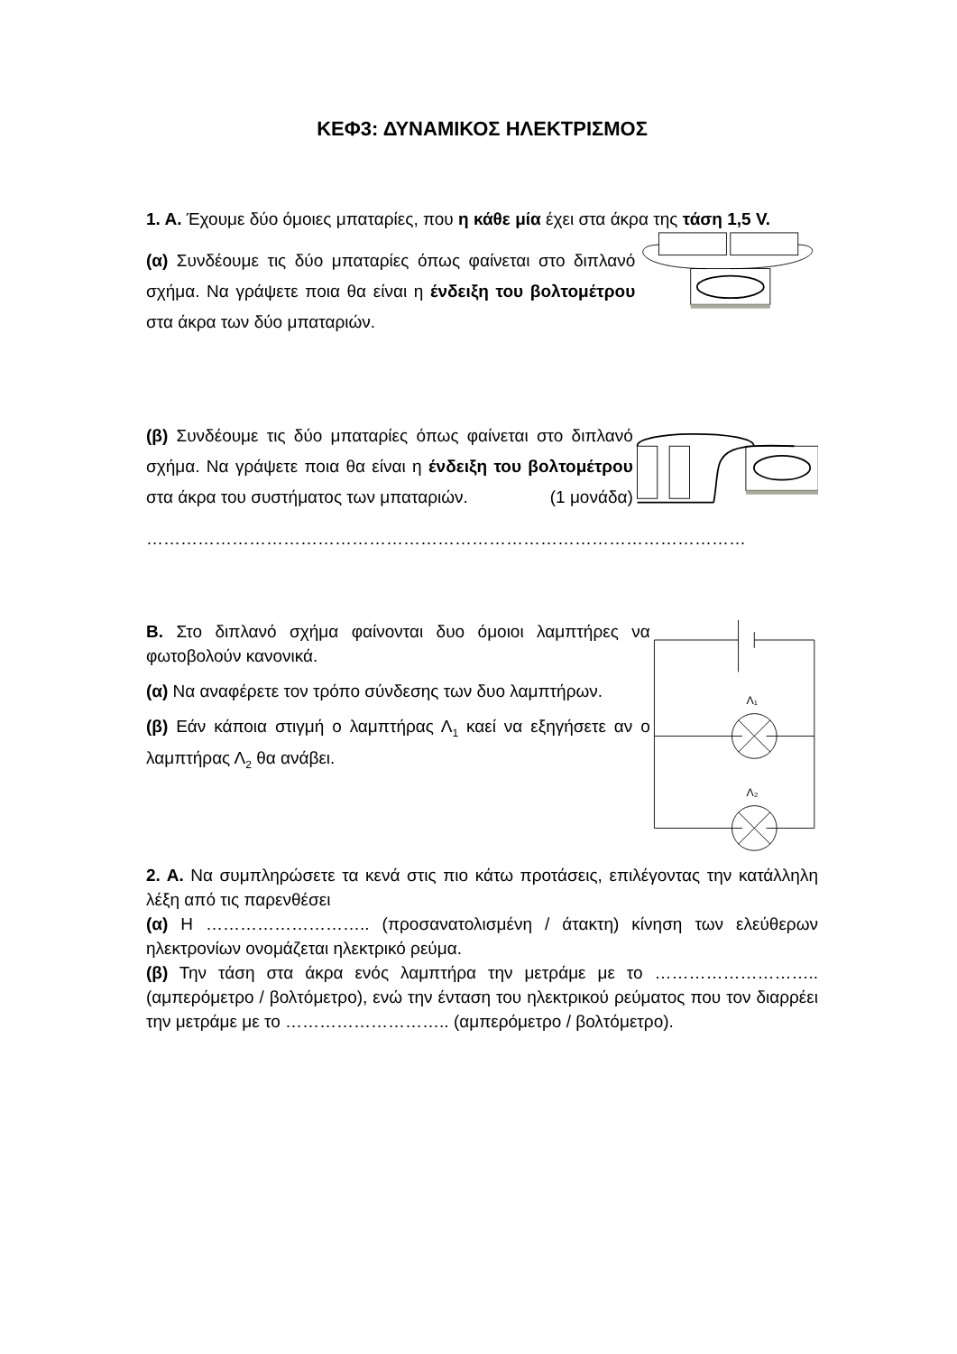ΚΕΦ3: ΔΥΝΑΜΙΚΟΣ ΗΛΕΚΤΡΙΣΜΟΣ
1. Α. Έχουμε δύο όμοιες μπαταρίες, που η κάθε μία έχει στα άκρα της τάση 1,5 V.
(α) Συνδέουμε τις δύο μπαταρίες όπως φαίνεται στο διπλανό σχήμα. Να γράψετε ποια θα είναι η ένδειξη του βολτομέτρου στα άκρα των δύο μπαταριών.
(β) Συνδέουμε τις δύο μπαταρίες όπως φαίνεται στο διπλανό σχήμα. Να γράψετε ποια θα είναι η ένδειξη του βολτομέτρου στα άκρα του συστήματος των μπαταριών. (1 μονάδα)
……………………………………………………………………………………………
Β. Στο διπλανό σχήμα φαίνονται δυο όμοιοι λαμπτήρες να φωτοβολούν κανονικά.
(α) Να αναφέρετε τον τρόπο σύνδεσης των δυο λαμπτήρων.
(β) Εάν κάποια στιγμή ο λαμπτήρας Λ<sub>1</sub> καεί να εξηγήσετε αν ο λαμπτήρας Λ<sub>2</sub> θα ανάβει.
Λ₁
Λ₂
2. Α. Να συμπληρώσετε τα κενά στις πιο κάτω προτάσεις, επιλέγοντας την κατάλληλη λέξη από τις παρενθέσει
(α) Η ……………………….. (προσανατολισμένη / άτακτη) κίνηση των ελεύθερων ηλεκτρονίων ονομάζεται ηλεκτρικό ρεύμα.
(β) Την τάση στα άκρα ενός λαμπτήρα την μετράμε με το ……………………….. (αμπερόμετρο / βολτόμετρο), ενώ την ένταση του ηλεκτρικού ρεύματος που τον διαρρέει την μετράμε με το ……………………….. (αμπερόμετρο / βολτόμετρο).